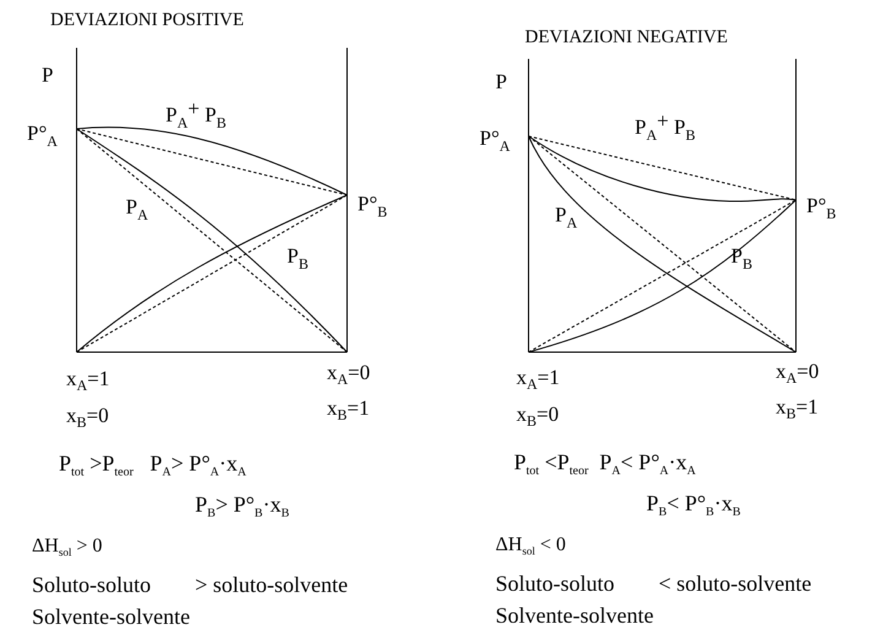DEVIAZIONI POSITIVE
P
P°A
PA+ PB
PA
P°B
PB
xA=1
xB=0
xA=0
xB=1
P<sub>tot</sub> >P<sub>teor</sub> P<sub>A</sub>> P°<sub>A</sub>·x<sub>A</sub>
P<sub>B</sub>> P°<sub>B</sub>·x<sub>B</sub>
ΔH<sub>sol</sub> > 0
Soluto-soluto > soluto-solvente
Solvente-solvente
DEVIAZIONI NEGATIVE
P
P°A
PA+ PB
PA
P°B
PB
xA=1
xB=0
xA=0
xB=1
P<sub>tot</sub> <P<sub>teor</sub> P<sub>A</sub>< P°<sub>A</sub>·x<sub>A</sub>
P<sub>B</sub>< P°<sub>B</sub>·x<sub>B</sub>
ΔH<sub>sol</sub> < 0
Soluto-soluto < soluto-solvente
Solvente-solvente